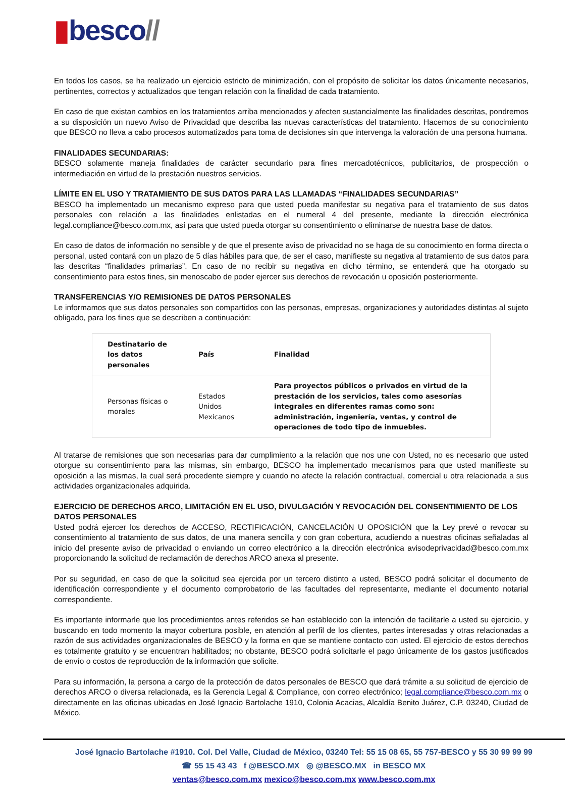▮besco//
En todos los casos, se ha realizado un ejercicio estricto de minimización, con el propósito de solicitar los datos únicamente necesarios, pertinentes, correctos y actualizados que tengan relación con la finalidad de cada tratamiento.
En caso de que existan cambios en los tratamientos arriba mencionados y afecten sustancialmente las finalidades descritas, pondremos a su disposición un nuevo Aviso de Privacidad que describa las nuevas características del tratamiento. Hacemos de su conocimiento que BESCO no lleva a cabo procesos automatizados para toma de decisiones sin que intervenga la valoración de una persona humana.
FINALIDADES SECUNDARIAS:
BESCO solamente maneja finalidades de carácter secundario para fines mercadotécnicos, publicitarios, de prospección o intermediación en virtud de la prestación nuestros servicios.
LÍMITE EN EL USO Y TRATAMIENTO DE SUS DATOS PARA LAS LLAMADAS “FINALIDADES SECUNDARIAS”
BESCO ha implementado un mecanismo expreso para que usted pueda manifestar su negativa para el tratamiento de sus datos personales con relación a las finalidades enlistadas en el numeral 4 del presente, mediante la dirección electrónica legal.compliance@besco.com.mx, así para que usted pueda otorgar su consentimiento o eliminarse de nuestra base de datos.
En caso de datos de información no sensible y de que el presente aviso de privacidad no se haga de su conocimiento en forma directa o personal, usted contará con un plazo de 5 días hábiles para que, de ser el caso, manifieste su negativa al tratamiento de sus datos para las descritas “finalidades primarias”. En caso de no recibir su negativa en dicho término, se entenderá que ha otorgado su consentimiento para estos fines, sin menoscabo de poder ejercer sus derechos de revocación u oposición posteriormente.
TRANSFERENCIAS Y/O REMISIONES DE DATOS PERSONALES
Le informamos que sus datos personales son compartidos con las personas, empresas, organizaciones y autoridades distintas al sujeto obligado, para los fines que se describen a continuación:
| Destinatario de los datos personales | País | Finalidad |
| --- | --- | --- |
| Personas físicas o morales | Estados Unidos Mexicanos | Para proyectos públicos o privados en virtud de la prestación de los servicios, tales como asesorías integrales en diferentes ramas como son: administración, ingeniería, ventas, y control de operaciones de todo tipo de inmuebles. |
Al tratarse de remisiones que son necesarias para dar cumplimiento a la relación que nos une con Usted, no es necesario que usted otorgue su consentimiento para las mismas, sin embargo, BESCO ha implementado mecanismos para que usted manifieste su oposición a las mismas, la cual será procedente siempre y cuando no afecte la relación contractual, comercial u otra relacionada a sus actividades organizacionales adquirida.
EJERCICIO DE DERECHOS ARCO, LIMITACIÓN EN EL USO, DIVULGACIÓN Y REVOCACIÓN DEL CONSENTIMIENTO DE LOS DATOS PERSONALES
Usted podrá ejercer los derechos de ACCESO, RECTIFICACIÓN, CANCELACIÓN U OPOSICIÓN que la Ley prevé o revocar su consentimiento al tratamiento de sus datos, de una manera sencilla y con gran cobertura, acudiendo a nuestras oficinas señaladas al inicio del presente aviso de privacidad o enviando un correo electrónico a la dirección electrónica avisodeprivacidad@besco.com.mx proporcionando la solicitud de reclamación de derechos ARCO anexa al presente.
Por su seguridad, en caso de que la solicitud sea ejercida por un tercero distinto a usted, BESCO podrá solicitar el documento de identificación correspondiente y el documento comprobatorio de las facultades del representante, mediante el documento notarial correspondiente.
Es importante informarle que los procedimientos antes referidos se han establecido con la intención de facilitarle a usted su ejercicio, y buscando en todo momento la mayor cobertura posible, en atención al perfil de los clientes, partes interesadas y otras relacionadas a razón de sus actividades organizacionales de BESCO y la forma en que se mantiene contacto con usted. El ejercicio de estos derechos es totalmente gratuito y se encuentran habilitados; no obstante, BESCO podrá solicitarle el pago únicamente de los gastos justificados de envío o costos de reproducción de la información que solicite.
Para su información, la persona a cargo de la protección de datos personales de BESCO que dará trámite a su solicitud de ejercicio de derechos ARCO o diversa relacionada, es la Gerencia Legal & Compliance, con correo electrónico; legal.compliance@besco.com.mx o directamente en las oficinas ubicadas en José Ignacio Bartolache 1910, Colonia Acacias, Alcaldía Benito Juárez, C.P. 03240, Ciudad de México.
José Ignacio Bartolache #1910. Col. Del Valle, Ciudad de México, 03240 Tel: 55 15 08 65, 55 757-BESCO y 55 30 99 99 99
☎ 55 15 43 43 f @BESCO.MX ◎ @BESCO.MX in BESCO MX
ventas@besco.com.mx mexico@besco.com.mx www.besco.com.mx